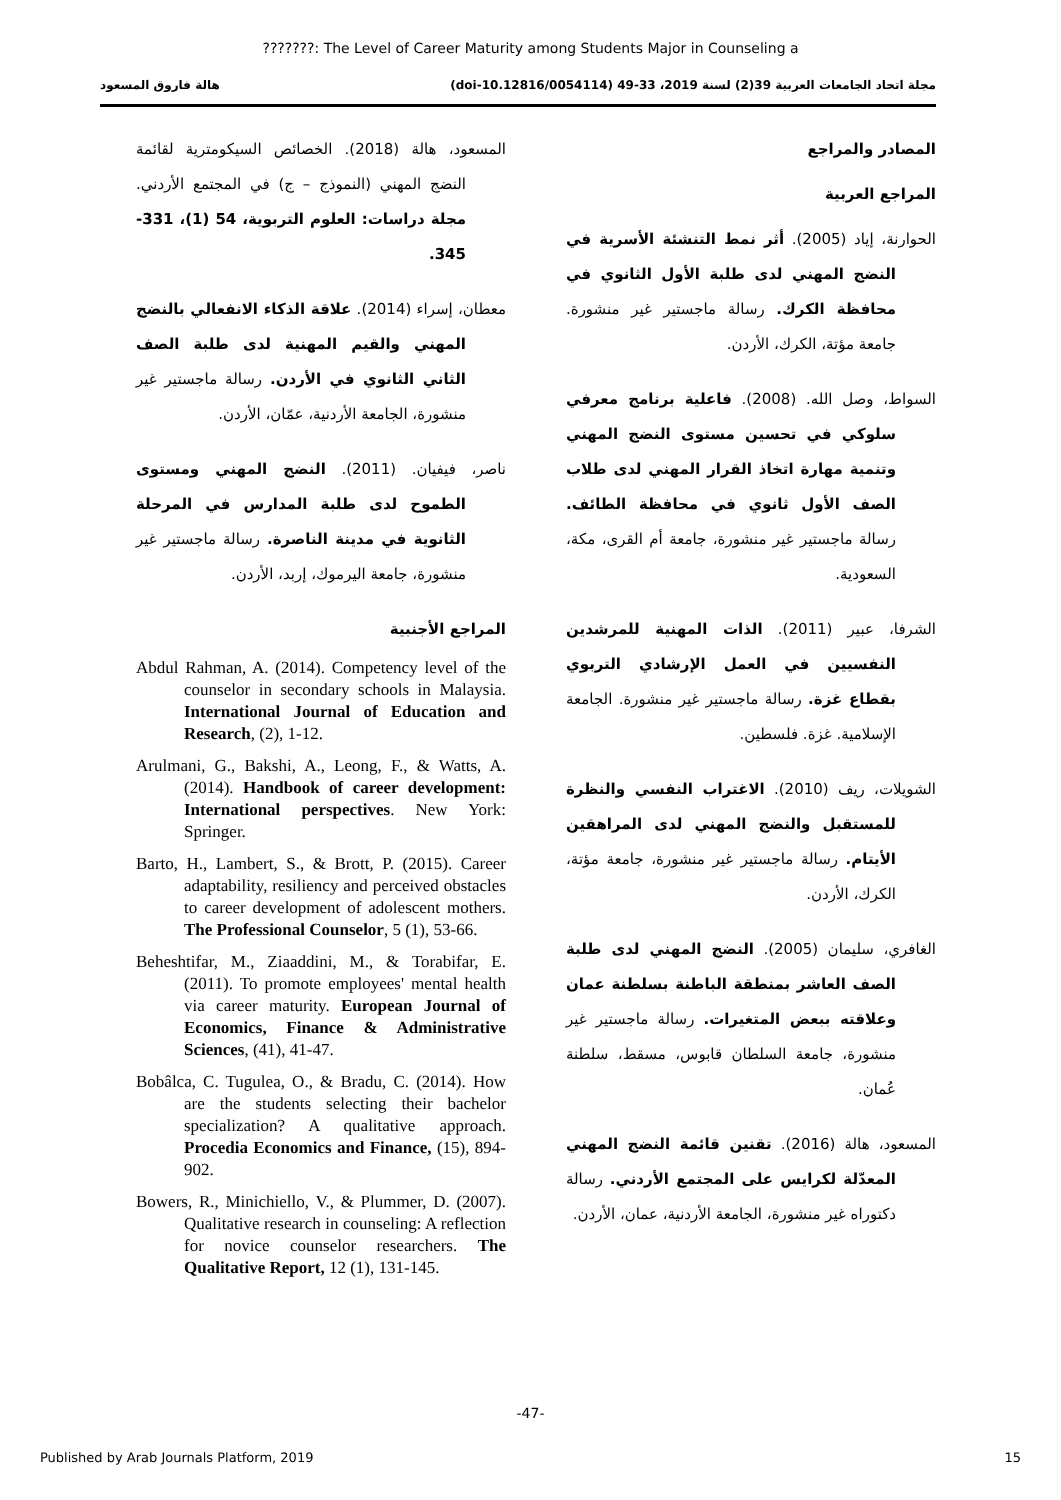???????: The Level of Career Maturity among Students Major in Counseling a
مجلة اتحاد الجامعات العربية 39(2) لسنة 2019، 33-49 (doi-10.12816/0054114) هالة فاروق المسعود
المصادر والمراجع
المراجع العربية
الحوارنة، إياد (2005). أثر نمط التنشئة الأسرية في النضج المهني لدى طلبة الأول الثانوي في محافظة الكرك. رسالة ماجستير غير منشورة. جامعة مؤتة، الكرك، الأردن.
السواط، وصل الله. (2008). فاعلية برنامج معرفي سلوكي في تحسين مستوى النضج المهني وتنمية مهارة اتخاذ القرار المهني لدى طلاب الصف الأول ثانوي في محافظة الطائف. رسالة ماجستير غير منشورة، جامعة أم القرى، مكة، السعودية.
الشرفا، عبير (2011). الذات المهنية للمرشدين النفسيين في العمل الإرشادي التربوي بقطاع غزة. رسالة ماجستير غير منشورة. الجامعة الإسلامية. غزة. فلسطين.
الشويلات، ريف (2010). الاغتراب النفسي والنظرة للمستقبل والنضج المهني لدى المراهقين الأيتام. رسالة ماجستير غير منشورة، جامعة مؤتة، الكرك، الأردن.
الغافري، سليمان (2005). النضج المهني لدى طلبة الصف العاشر بمنطقة الباطنة بسلطنة عمان وعلاقته ببعض المتغيرات. رسالة ماجستير غير منشورة، جامعة السلطان قابوس، مسقط، سلطنة عُمان.
المسعود، هالة (2016). تقنين قائمة النضج المهني المعدّلة لكرايس على المجتمع الأردني. رسالة دكتوراه غير منشورة، الجامعة الأردنية، عمان، الأردن.
المسعود، هالة (2018). الخصائص السيكومترية لقائمة النضج المهني (النموذج – ج) في المجتمع الأردني. مجلة دراسات: العلوم التربوية، 54 (1)، 331-345.
معطان، إسراء (2014). علاقة الذكاء الانفعالي بالنضج المهني والقيم المهنية لدى طلبة الصف الثاني الثانوي في الأردن. رسالة ماجستير غير منشورة، الجامعة الأردنية، عمّان، الأردن.
ناصر، فيفيان. (2011). النضج المهني ومستوى الطموح لدى طلبة المدارس في المرحلة الثانوية في مدينة الناصرة. رسالة ماجستير غير منشورة، جامعة اليرموك، إربد، الأردن.
المراجع الأجنبية
Abdul Rahman, A. (2014). Competency level of the counselor in secondary schools in Malaysia. International Journal of Education and Research, (2), 1-12.
Arulmani, G., Bakshi, A., Leong, F., & Watts, A. (2014). Handbook of career development: International perspectives. New York: Springer.
Barto, H., Lambert, S., & Brott, P. (2015). Career adaptability, resiliency and perceived obstacles to career development of adolescent mothers. The Professional Counselor, 5 (1), 53-66.
Beheshtifar, M., Ziaaddini, M., & Torabifar, E. (2011). To promote employees' mental health via career maturity. European Journal of Economics, Finance & Administrative Sciences, (41), 41-47.
Bobâlca, C. Tugulea, O., & Bradu, C. (2014). How are the students selecting their bachelor specialization? A qualitative approach. Procedia Economics and Finance, (15), 894-902.
Bowers, R., Minichiello, V., & Plummer, D. (2007). Qualitative research in counseling: A reflection for novice counselor researchers. The Qualitative Report, 12 (1), 131-145.
-47-
Published by Arab Journals Platform, 2019 15